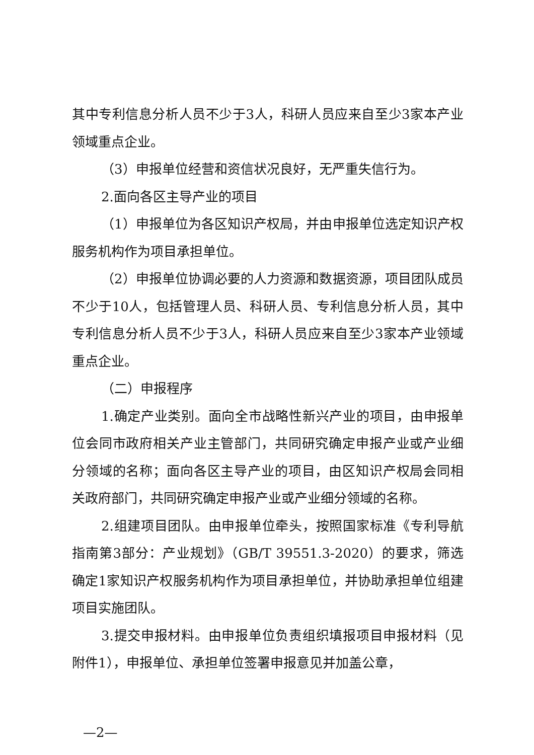其中专利信息分析人员不少于3人，科研人员应来自至少3家本产业领域重点企业。
（3）申报单位经营和资信状况良好，无严重失信行为。
2.面向各区主导产业的项目
（1）申报单位为各区知识产权局，并由申报单位选定知识产权服务机构作为项目承担单位。
（2）申报单位协调必要的人力资源和数据资源，项目团队成员不少于10人，包括管理人员、科研人员、专利信息分析人员，其中专利信息分析人员不少于3人，科研人员应来自至少3家本产业领域重点企业。
（二）申报程序
1.确定产业类别。面向全市战略性新兴产业的项目，由申报单位会同市政府相关产业主管部门，共同研究确定申报产业或产业细分领域的名称；面向各区主导产业的项目，由区知识产权局会同相关政府部门，共同研究确定申报产业或产业细分领域的名称。
2.组建项目团队。由申报单位牵头，按照国家标准《专利导航指南第3部分：产业规划》（GB/T 39551.3-2020）的要求，筛选确定1家知识产权服务机构作为项目承担单位，并协助承担单位组建项目实施团队。
3.提交申报材料。由申报单位负责组织填报项目申报材料（见附件1），申报单位、承担单位签署申报意见并加盖公章，
—2—